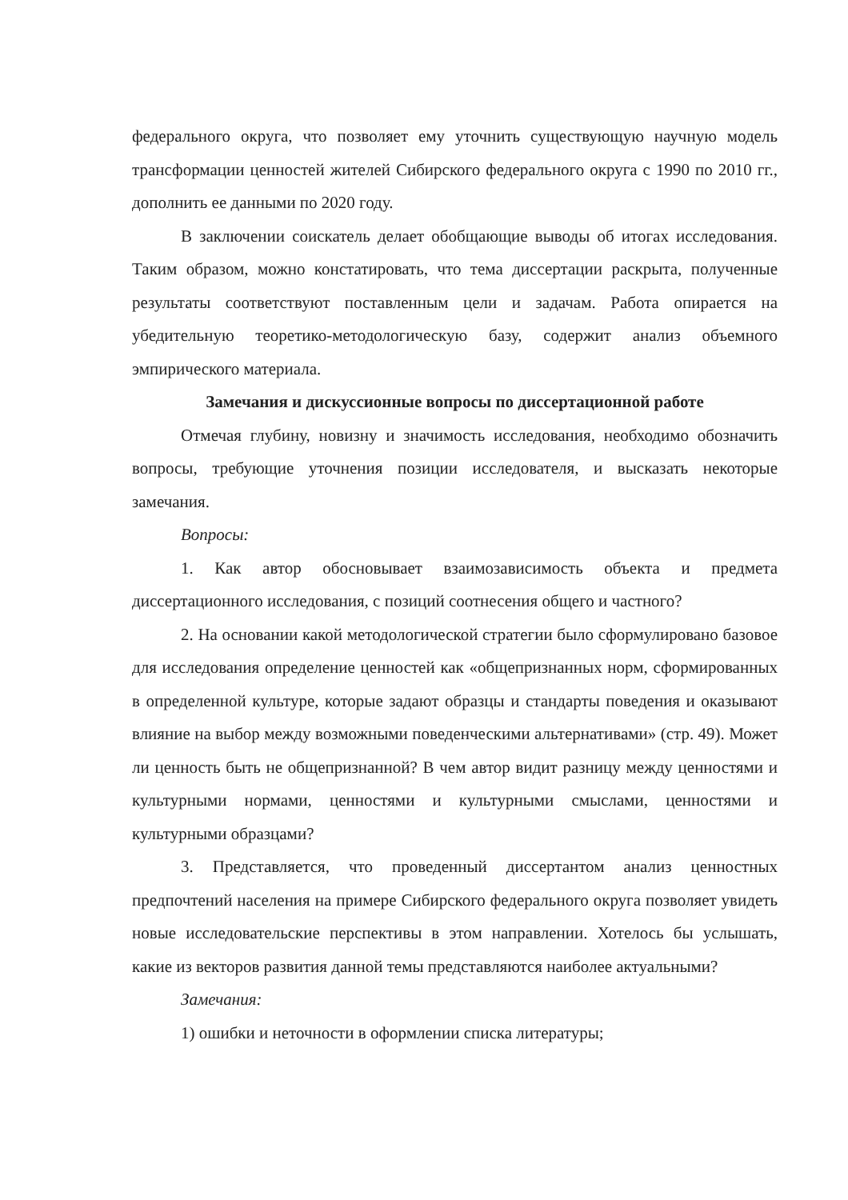федерального округа, что позволяет ему уточнить существующую научную модель трансформации ценностей жителей Сибирского федерального округа с 1990 по 2010 гг., дополнить ее данными по 2020 году.
В заключении соискатель делает обобщающие выводы об итогах исследования. Таким образом, можно констатировать, что тема диссертации раскрыта, полученные результаты соответствуют поставленным цели и задачам. Работа опирается на убедительную теоретико-методологическую базу, содержит анализ объемного эмпирического материала.
Замечания и дискуссионные вопросы по диссертационной работе
Отмечая глубину, новизну и значимость исследования, необходимо обозначить вопросы, требующие уточнения позиции исследователя, и высказать некоторые замечания.
Вопросы:
1. Как автор обосновывает взаимозависимость объекта и предмета диссертационного исследования, с позиций соотнесения общего и частного?
2. На основании какой методологической стратегии было сформулировано базовое для исследования определение ценностей как «общепризнанных норм, сформированных в определенной культуре, которые задают образцы и стандарты поведения и оказывают влияние на выбор между возможными поведенческими альтернативами» (стр. 49). Может ли ценность быть не общепризнанной? В чем автор видит разницу между ценностями и культурными нормами, ценностями и культурными смыслами, ценностями и культурными образцами?
3. Представляется, что проведенный диссертантом анализ ценностных предпочтений населения на примере Сибирского федерального округа позволяет увидеть новые исследовательские перспективы в этом направлении. Хотелось бы услышать, какие из векторов развития данной темы представляются наиболее актуальными?
Замечания:
1) ошибки и неточности в оформлении списка литературы;